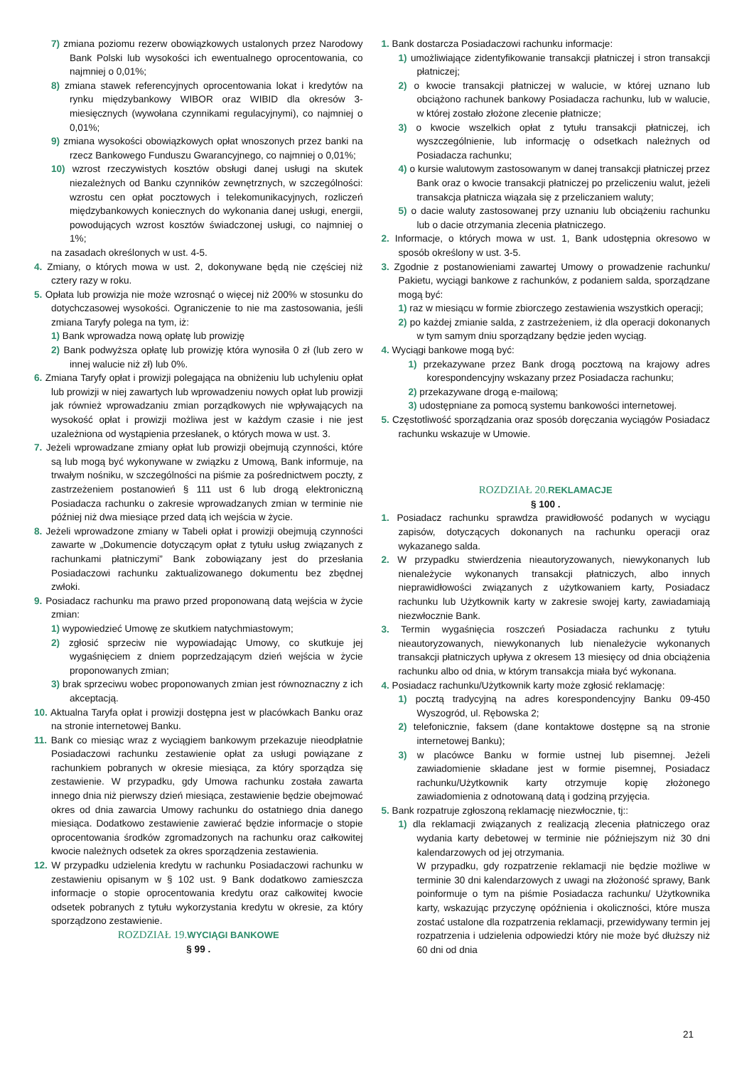7) zmiana poziomu rezerw obowiązkowych ustalonych przez Narodowy Bank Polski lub wysokości ich ewentualnego oprocentowania, co najmniej o 0,01%;
8) zmiana stawek referencyjnych oprocentowania lokat i kredytów na rynku międzybankowy WIBOR oraz WIBID dla okresów 3-miesięcznych (wywołana czynnikami regulacyjnymi), co najmniej o 0,01%;
9) zmiana wysokości obowiązkowych opłat wnoszonych przez banki na rzecz Bankowego Funduszu Gwarancyjnego, co najmniej o 0,01%;
10) wzrost rzeczywistych kosztów obsługi danej usługi na skutek niezależnych od Banku czynników zewnętrznych, w szczególności: wzrostu cen opłat pocztowych i telekomunikacyjnych, rozliczeń międzybankowych koniecznych do wykonania danej usługi, energii, powodujących wzrost kosztów świadczonej usługi, co najmniej o 1%;
na zasadach określonych w ust. 4-5.
4. Zmiany, o których mowa w ust. 2, dokonywane będą nie częściej niż cztery razy w roku.
5. Opłata lub prowizja nie może wzrosnąć o więcej niż 200% w stosunku do dotychczasowej wysokości. Ograniczenie to nie ma zastosowania, jeśli zmiana Taryfy polega na tym, iż:
1) Bank wprowadza nową opłatę lub prowizję
2) Bank podwyższa opłatę lub prowizję która wynosiła 0 zł (lub zero w innej walucie niż zł) lub 0%.
6. Zmiana Taryfy opłat i prowizji polegająca na obniżeniu lub uchyleniu opłat lub prowizji w niej zawartych lub wprowadzeniu nowych opłat lub prowizji jak również wprowadzaniu zmian porządkowych nie wpływających na wysokość opłat i prowizji możliwa jest w każdym czasie i nie jest uzależniona od wystąpienia przesłanek, o których mowa w ust. 3.
7. Jeżeli wprowadzane zmiany opłat lub prowizji obejmują czynności, które są lub mogą być wykonywane w związku z Umową, Bank informuje, na trwałym nośniku, w szczególności na piśmie za pośrednictwem poczty, z zastrzeżeniem postanowień § 111 ust 6 lub drogą elektroniczną Posiadacza rachunku o zakresie wprowadzanych zmian w terminie nie później niż dwa miesiące przed datą ich wejścia w życie.
8. Jeżeli wprowadzone zmiany w Tabeli opłat i prowizji obejmują czynności zawarte w „Dokumencie dotyczącym opłat z tytułu usług związanych z rachunkami płatniczymi” Bank zobowiązany jest do przesłania Posiadaczowi rachunku zaktualizowanego dokumentu bez zbędnej zwłoki.
9. Posiadacz rachunku ma prawo przed proponowaną datą wejścia w życie zmian:
1) wypowiedzieć Umowę ze skutkiem natychmiastowym;
2) zgłosić sprzeciw nie wypowiadając Umowy, co skutkuje jej wygaśnięciem z dniem poprzedzającym dzień wejścia w życie proponowanych zmian;
3) brak sprzeciwu wobec proponowanych zmian jest równoznaczny z ich akceptacją.
10. Aktualna Taryfa opłat i prowizji dostępna jest w placówkach Banku oraz na stronie internetowej Banku.
11. Bank co miesiąc wraz z wyciągiem bankowym przekazuje nieodpłatnie Posiadaczowi rachunku zestawienie opłat za usługi powiązane z rachunkiem pobranych w okresie miesiąca, za który sporządza się zestawienie. W przypadku, gdy Umowa rachunku została zawarta innego dnia niż pierwszy dzień miesiąca, zestawienie będzie obejmować okres od dnia zawarcia Umowy rachunku do ostatniego dnia danego miesiąca. Dodatkowo zestawienie zawierać będzie informacje o stopie oprocentowania środków zgromadzonych na rachunku oraz całkowitej kwocie należnych odsetek za okres sporządzenia zestawienia.
12. W przypadku udzielenia kredytu w rachunku Posiadaczowi rachunku w zestawieniu opisanym w § 102 ust. 9 Bank dodatkowo zamieszcza informacje o stopie oprocentowania kredytu oraz całkowitej kwocie odsetek pobranych z tytułu wykorzystania kredytu w okresie, za który sporządzono zestawienie.
ROZDZIAŁ 19.WYCIĄGI BANKOWE
§ 99 .
1. Bank dostarcza Posiadaczowi rachunku informacje:
1) umożliwiające zidentyfikowanie transakcji płatniczej i stron transakcji płatniczej;
2) o kwocie transakcji płatniczej w walucie, w której uznano lub obciążono rachunek bankowy Posiadacza rachunku, lub w walucie, w której zostało złożone zlecenie płatnicze;
3) o kwocie wszelkich opłat z tytułu transakcji płatniczej, ich wyszczególnienie, lub informację o odsetkach należnych od Posiadacza rachunku;
4) o kursie walutowym zastosowanym w danej transakcji płatniczej przez Bank oraz o kwocie transakcji płatniczej po przeliczeniu walut, jeżeli transakcja płatnicza wiązała się z przeliczaniem waluty;
5) o dacie waluty zastosowanej przy uznaniu lub obciążeniu rachunku lub o dacie otrzymania zlecenia płatniczego.
2. Informacje, o których mowa w ust. 1, Bank udostępnia okresowo w sposób określony w ust. 3-5.
3. Zgodnie z postanowieniami zawartej Umowy o prowadzenie rachunku/ Pakietu, wyciągi bankowe z rachunków, z podaniem salda, sporządzane mogą być:
1) raz w miesiącu w formie zbiorczego zestawienia wszystkich operacji;
2) po każdej zmianie salda, z zastrzeżeniem, iż dla operacji dokonanych w tym samym dniu sporządzany będzie jeden wyciąg.
4. Wyciągi bankowe mogą być:
1) przekazywane przez Bank drogą pocztową na krajowy adres korespondencyjny wskazany przez Posiadacza rachunku;
2) przekazywane drogą e-mailową;
3) udostępniane za pomocą systemu bankowości internetowej.
5. Częstotliwość sporządzania oraz sposób doręczania wyciągów Posiadacz rachunku wskazuje w Umowie.
ROZDZIAŁ 20.REKLAMACJE
§ 100 .
1. Posiadacz rachunku sprawdza prawidłowość podanych w wyciągu zapisów, dotyczących dokonanych na rachunku operacji oraz wykazanego salda.
2. W przypadku stwierdzenia nieautoryzowanych, niewykonanych lub nienależycie wykonanych transakcji płatniczych, albo innych nieprawidłowości związanych z użytkowaniem karty, Posiadacz rachunku lub Użytkownik karty w zakresie swojej karty, zawiadamiają niezwłocznie Bank.
3. Termin wygaśnięcia roszczeń Posiadacza rachunku z tytułu nieautoryzowanych, niewykonanych lub nienależycie wykonanych transakcji płatniczych upływa z okresem 13 miesięcy od dnia obciążenia rachunku albo od dnia, w którym transakcja miała być wykonana.
4. Posiadacz rachunku/Użytkownik karty może zgłosić reklamację:
1) pocztą tradycyjną na adres korespondencyjny Banku 09-450 Wyszogród, ul. Rębowska 2;
2) telefonicznie, faksem (dane kontaktowe dostępne są na stronie internetowej Banku);
3) w placówce Banku w formie ustnej lub pisemnej. Jeżeli zawiadomienie składane jest w formie pisemnej, Posiadacz rachunku/Użytkownik karty otrzymuje kopię złożonego zawiadomienia z odnotowaną datą i godziną przyjęcia.
5. Bank rozpatruje zgłoszoną reklamację niezwłocznie, tj::
1) dla reklamacji związanych z realizacją zlecenia płatniczego oraz wydania karty debetowej w terminie nie późniejszym niż 30 dni kalendarzowych od jej otrzymania.
W przypadku, gdy rozpatrzenie reklamacji nie będzie możliwe w terminie 30 dni kalendarzowych z uwagi na złożoność sprawy, Bank poinformuje o tym na piśmie Posiadacza rachunku/ Użytkownika karty, wskazując przyczynę opóźnienia i okoliczności, które musza zostać ustalone dla rozpatrzenia reklamacji, przewidywany termin jej rozpatrzenia i udzielenia odpowiedzi który nie może być dłuższy niż 60 dni od dnia
21